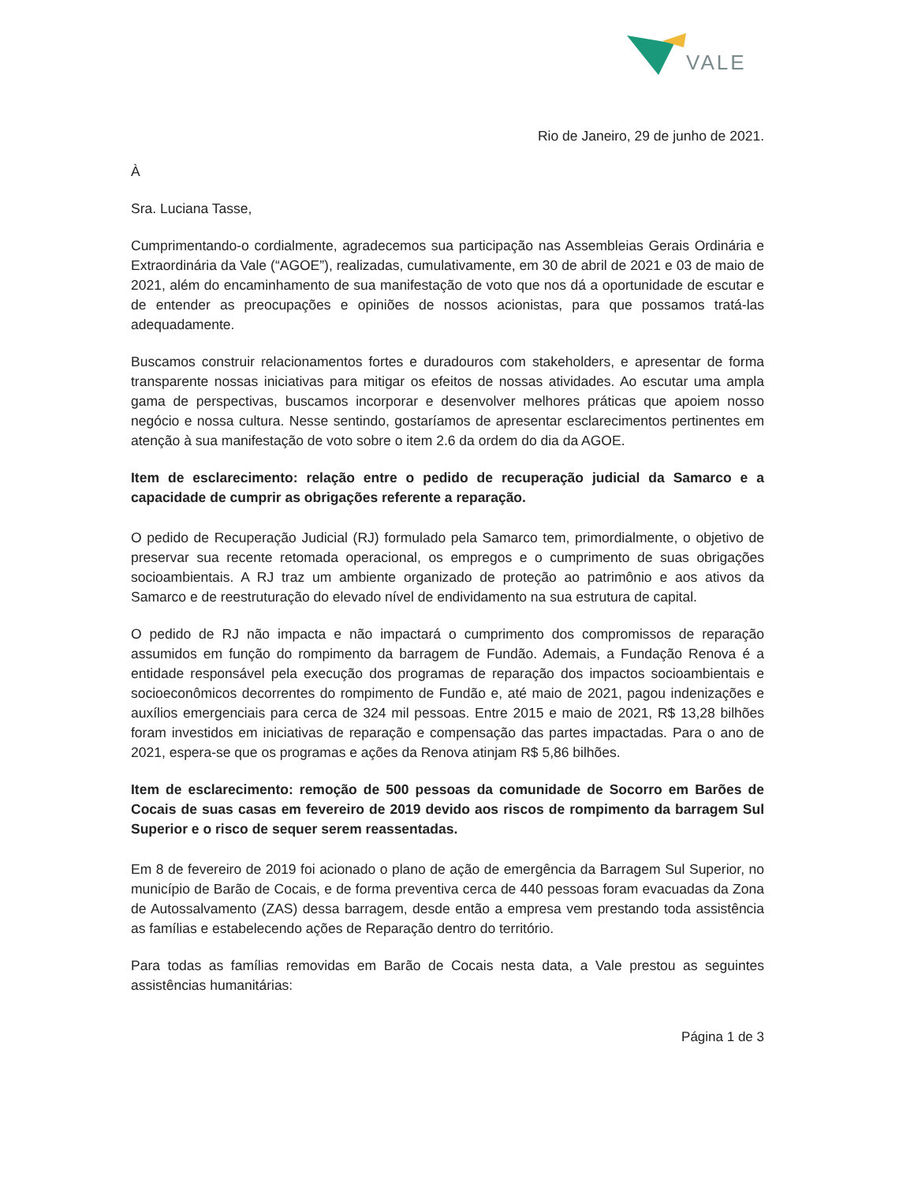VALE
Rio de Janeiro, 29 de junho de 2021.
À
Sra. Luciana Tasse,
Cumprimentando-o cordialmente, agradecemos sua participação nas Assembleias Gerais Ordinária e Extraordinária da Vale (“AGOE”), realizadas, cumulativamente, em 30 de abril de 2021 e 03 de maio de 2021, além do encaminhamento de sua manifestação de voto que nos dá a oportunidade de escutar e de entender as preocupações e opiniões de nossos acionistas, para que possamos tratá-las adequadamente.
Buscamos construir relacionamentos fortes e duradouros com stakeholders, e apresentar de forma transparente nossas iniciativas para mitigar os efeitos de nossas atividades. Ao escutar uma ampla gama de perspectivas, buscamos incorporar e desenvolver melhores práticas que apoiem nosso negócio e nossa cultura. Nesse sentindo, gostaríamos de apresentar esclarecimentos pertinentes em atenção à sua manifestação de voto sobre o item 2.6 da ordem do dia da AGOE.
Item de esclarecimento: relação entre o pedido de recuperação judicial da Samarco e a capacidade de cumprir as obrigações referente a reparação.
O pedido de Recuperação Judicial (RJ) formulado pela Samarco tem, primordialmente, o objetivo de preservar sua recente retomada operacional, os empregos e o cumprimento de suas obrigações socioambientais. A RJ traz um ambiente organizado de proteção ao patrimônio e aos ativos da Samarco e de reestruturação do elevado nível de endividamento na sua estrutura de capital.
O pedido de RJ não impacta e não impactará o cumprimento dos compromissos de reparação assumidos em função do rompimento da barragem de Fundão. Ademais, a Fundação Renova é a entidade responsável pela execução dos programas de reparação dos impactos socioambientais e socioeconômicos decorrentes do rompimento de Fundão e, até maio de 2021, pagou indenizações e auxílios emergenciais para cerca de 324 mil pessoas. Entre 2015 e maio de 2021, R$ 13,28 bilhões foram investidos em iniciativas de reparação e compensação das partes impactadas. Para o ano de 2021, espera-se que os programas e ações da Renova atinjam R$ 5,86 bilhões.
Item de esclarecimento: remoção de 500 pessoas da comunidade de Socorro em Barões de Cocais de suas casas em fevereiro de 2019 devido aos riscos de rompimento da barragem Sul Superior e o risco de sequer serem reassentadas.
Em 8 de fevereiro de 2019 foi acionado o plano de ação de emergência da Barragem Sul Superior, no município de Barão de Cocais, e de forma preventiva cerca de 440 pessoas foram evacuadas da Zona de Autossalvamento (ZAS) dessa barragem, desde então a empresa vem prestando toda assistência as famílias e estabelecendo ações de Reparação dentro do território.
Para todas as famílias removidas em Barão de Cocais nesta data, a Vale prestou as seguintes assistências humanitárias:
Página 1 de 3